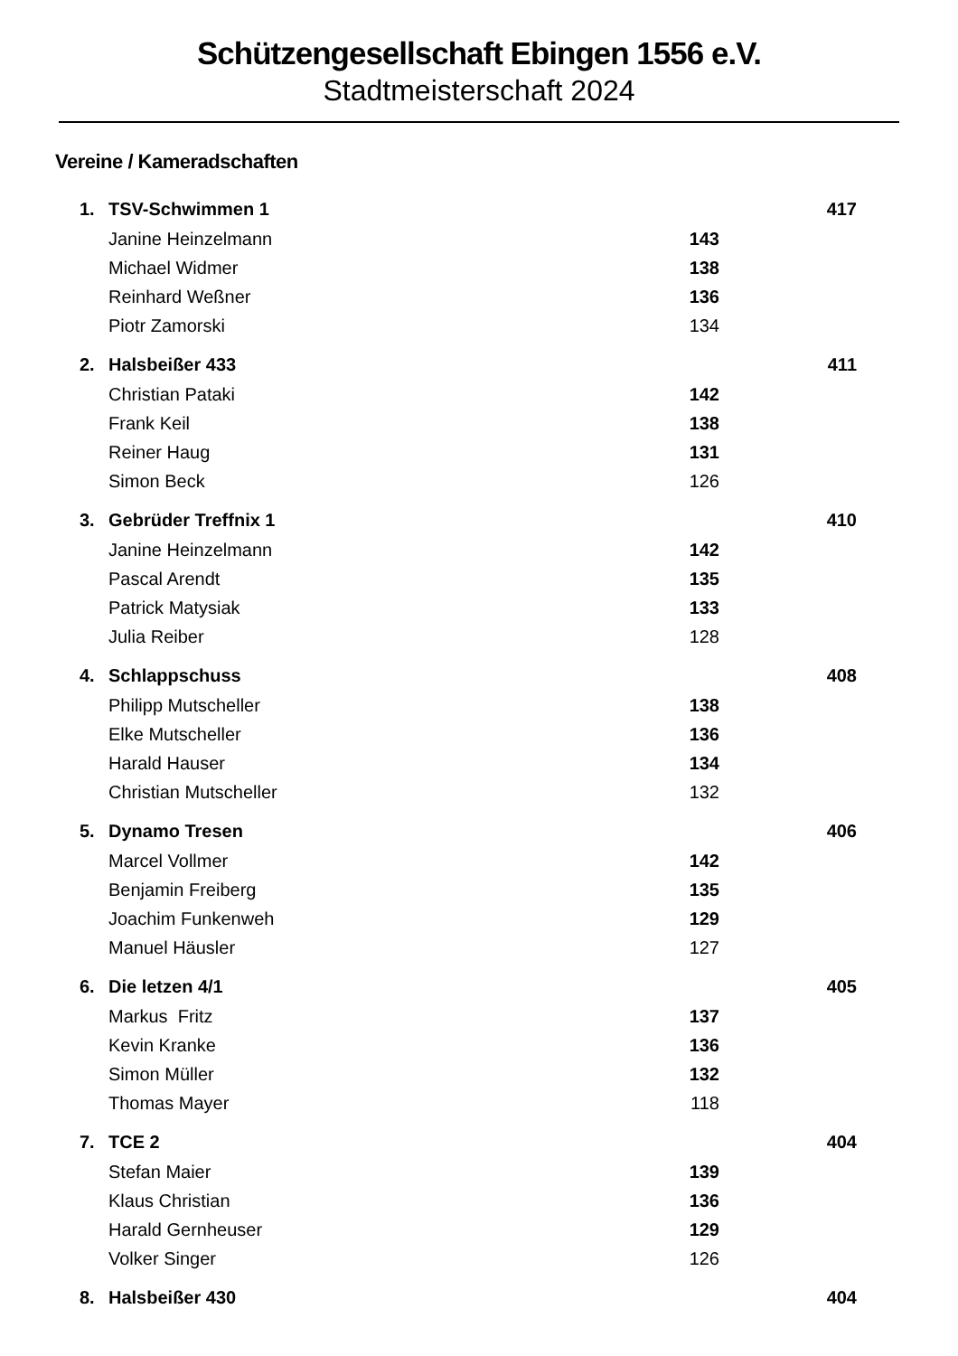Schützengesellschaft Ebingen 1556 e.V.
Stadtmeisterschaft 2024
Vereine / Kameradschaften
| 1. | TSV-Schwimmen 1 | | | 417 |
| | Janine Heinzelmann | 143 | | |
| | Michael Widmer | 138 | | |
| | Reinhard Weßner | 136 | | |
| | Piotr Zamorski | 134 | | |
| 2. | Halsbeißer 433 | | | 411 |
| | Christian Pataki | 142 | | |
| | Frank Keil | 138 | | |
| | Reiner Haug | 131 | | |
| | Simon Beck | 126 | | |
| 3. | Gebrüder Treffnix 1 | | | 410 |
| | Janine Heinzelmann | 142 | | |
| | Pascal Arendt | 135 | | |
| | Patrick Matysiak | 133 | | |
| | Julia Reiber | 128 | | |
| 4. | Schlappschuss | | | 408 |
| | Philipp Mutscheller | 138 | | |
| | Elke Mutscheller | 136 | | |
| | Harald Hauser | 134 | | |
| | Christian Mutscheller | 132 | | |
| 5. | Dynamo Tresen | | | 406 |
| | Marcel Vollmer | 142 | | |
| | Benjamin Freiberg | 135 | | |
| | Joachim Funkenweh | 129 | | |
| | Manuel Häusler | 127 | | |
| 6. | Die letzen 4/1 | | | 405 |
| | Markus Fritz | 137 | | |
| | Kevin Kranke | 136 | | |
| | Simon Müller | 132 | | |
| | Thomas Mayer | 118 | | |
| 7. | TCE 2 | | | 404 |
| | Stefan Maier | 139 | | |
| | Klaus Christian | 136 | | |
| | Harald Gernheuser | 129 | | |
| | Volker Singer | 126 | | |
| 8. | Halsbeißer 430 | | | 404 |